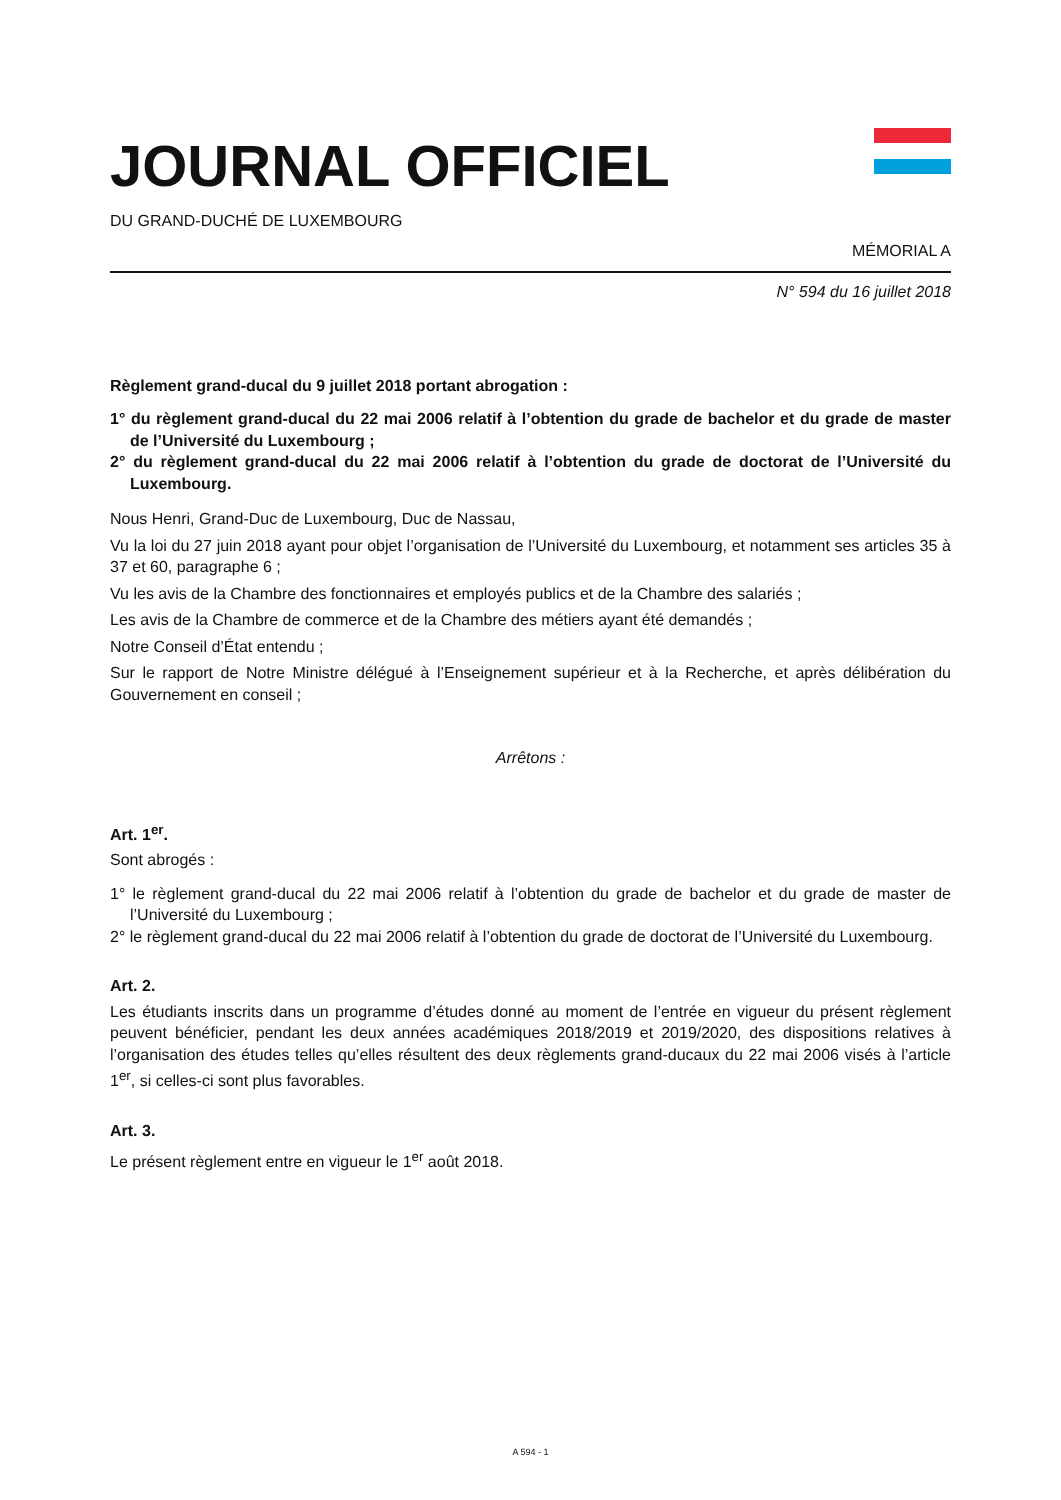JOURNAL OFFICIEL
DU GRAND-DUCHÉ DE LUXEMBOURG
MÉMORIAL A
N° 594 du 16 juillet 2018
Règlement grand-ducal du 9 juillet 2018 portant abrogation :
1° du règlement grand-ducal du 22 mai 2006 relatif à l’obtention du grade de bachelor et du grade de master de l’Université du Luxembourg ;
2° du règlement grand-ducal du 22 mai 2006 relatif à l’obtention du grade de doctorat de l’Université du Luxembourg.
Nous Henri, Grand-Duc de Luxembourg, Duc de Nassau,
Vu la loi du 27 juin 2018 ayant pour objet l’organisation de l’Université du Luxembourg, et notamment ses articles 35 à 37 et 60, paragraphe 6 ;
Vu les avis de la Chambre des fonctionnaires et employés publics et de la Chambre des salariés ;
Les avis de la Chambre de commerce et de la Chambre des métiers ayant été demandés ;
Notre Conseil d’État entendu ;
Sur le rapport de Notre Ministre délégué à l’Enseignement supérieur et à la Recherche, et après délibération du Gouvernement en conseil ;
Arrêtons :
Art. 1<sup>er</sup>.
Sont abrogés :
1° le règlement grand-ducal du 22 mai 2006 relatif à l’obtention du grade de bachelor et du grade de master de l’Université du Luxembourg ;
2° le règlement grand-ducal du 22 mai 2006 relatif à l’obtention du grade de doctorat de l’Université du Luxembourg.
Art. 2.
Les étudiants inscrits dans un programme d’études donné au moment de l’entrée en vigueur du présent règlement peuvent bénéficier, pendant les deux années académiques 2018/2019 et 2019/2020, des dispositions relatives à l’organisation des études telles qu’elles résultent des deux règlements grand-ducaux du 22 mai 2006 visés à l’article 1<sup>er</sup>, si celles-ci sont plus favorables.
Art. 3.
Le présent règlement entre en vigueur le 1<sup>er</sup> août 2018.
A 594 - 1